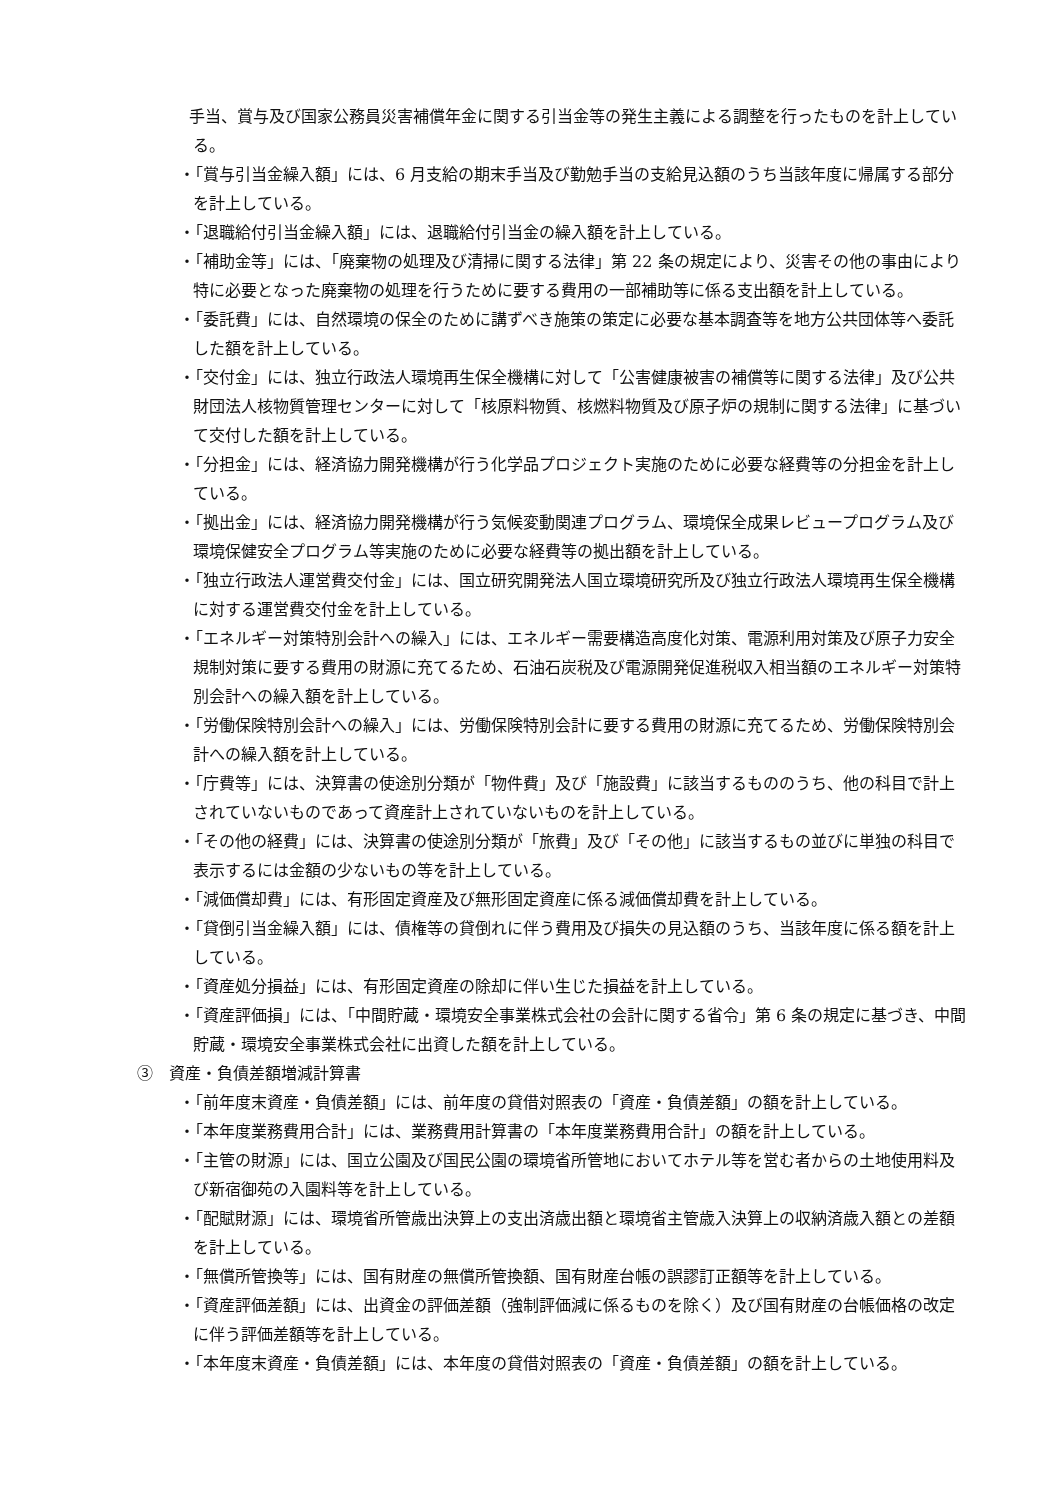手当、賞与及び国家公務員災害補償年金に関する引当金等の発生主義による調整を行ったものを計上している。
・「賞与引当金繰入額」には、6 月支給の期末手当及び勤勉手当の支給見込額のうち当該年度に帰属する部分を計上している。
・「退職給付引当金繰入額」には、退職給付引当金の繰入額を計上している。
・「補助金等」には、「廃棄物の処理及び清掃に関する法律」第 22 条の規定により、災害その他の事由により特に必要となった廃棄物の処理を行うために要する費用の一部補助等に係る支出額を計上している。
・「委託費」には、自然環境の保全のために講ずべき施策の策定に必要な基本調査等を地方公共団体等へ委託した額を計上している。
・「交付金」には、独立行政法人環境再生保全機構に対して「公害健康被害の補償等に関する法律」及び公共財団法人核物質管理センターに対して「核原料物質、核燃料物質及び原子炉の規制に関する法律」に基づいて交付した額を計上している。
・「分担金」には、経済協力開発機構が行う化学品プロジェクト実施のために必要な経費等の分担金を計上している。
・「拠出金」には、経済協力開発機構が行う気候変動関連プログラム、環境保全成果レビュープログラム及び環境保健安全プログラム等実施のために必要な経費等の拠出額を計上している。
・「独立行政法人運営費交付金」には、国立研究開発法人国立環境研究所及び独立行政法人環境再生保全機構に対する運営費交付金を計上している。
・「エネルギー対策特別会計への繰入」には、エネルギー需要構造高度化対策、電源利用対策及び原子力安全規制対策に要する費用の財源に充てるため、石油石炭税及び電源開発促進税収入相当額のエネルギー対策特別会計への繰入額を計上している。
・「労働保険特別会計への繰入」には、労働保険特別会計に要する費用の財源に充てるため、労働保険特別会計への繰入額を計上している。
・「庁費等」には、決算書の使途別分類が「物件費」及び「施設費」に該当するもののうち、他の科目で計上されていないものであって資産計上されていないものを計上している。
・「その他の経費」には、決算書の使途別分類が「旅費」及び「その他」に該当するもの並びに単独の科目で表示するには金額の少ないもの等を計上している。
・「減価償却費」には、有形固定資産及び無形固定資産に係る減価償却費を計上している。
・「貸倒引当金繰入額」には、債権等の貸倒れに伴う費用及び損失の見込額のうち、当該年度に係る額を計上している。
・「資産処分損益」には、有形固定資産の除却に伴い生じた損益を計上している。
・「資産評価損」には、「中間貯蔵・環境安全事業株式会社の会計に関する省令」第 6 条の規定に基づき、中間貯蔵・環境安全事業株式会社に出資した額を計上している。
③　資産・負債差額増減計算書
・「前年度末資産・負債差額」には、前年度の貸借対照表の「資産・負債差額」の額を計上している。
・「本年度業務費用合計」には、業務費用計算書の「本年度業務費用合計」の額を計上している。
・「主管の財源」には、国立公園及び国民公園の環境省所管地においてホテル等を営む者からの土地使用料及び新宿御苑の入園料等を計上している。
・「配賦財源」には、環境省所管歳出決算上の支出済歳出額と環境省主管歳入決算上の収納済歳入額との差額を計上している。
・「無償所管換等」には、国有財産の無償所管換額、国有財産台帳の誤謬訂正額等を計上している。
・「資産評価差額」には、出資金の評価差額（強制評価減に係るものを除く）及び国有財産の台帳価格の改定に伴う評価差額等を計上している。
・「本年度末資産・負債差額」には、本年度の貸借対照表の「資産・負債差額」の額を計上している。